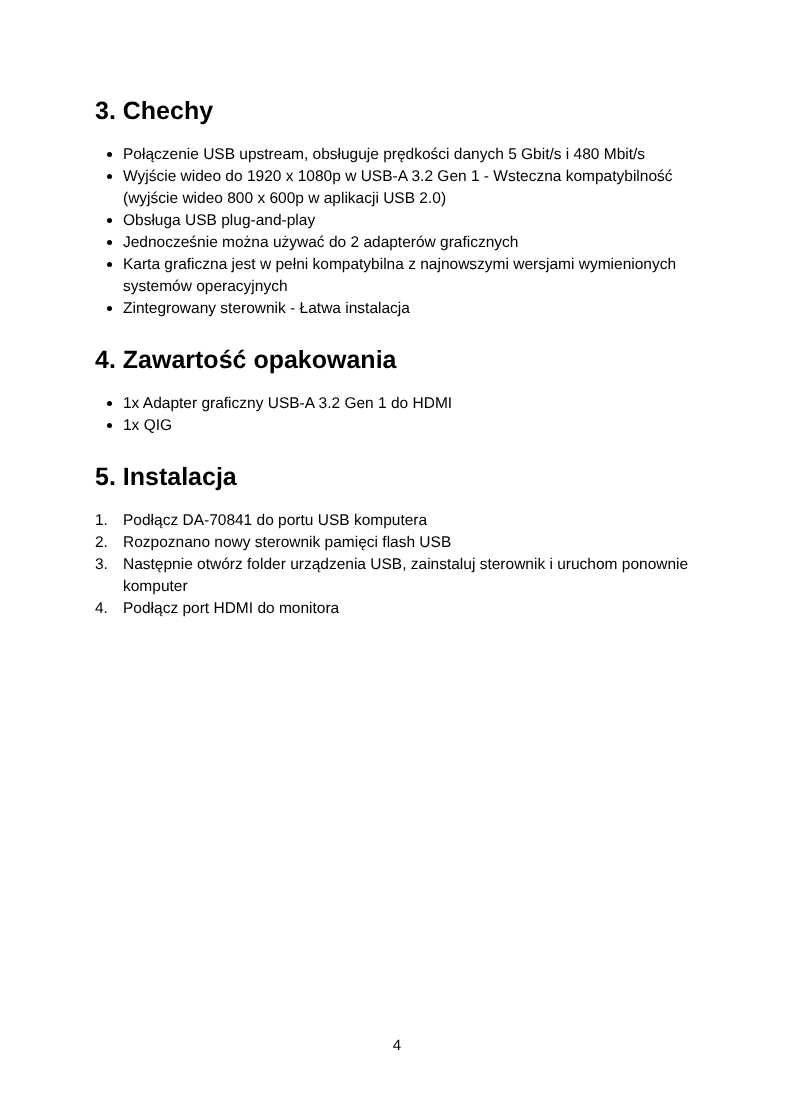3. Chechy
Połączenie USB upstream, obsługuje prędkości danych 5 Gbit/s i 480 Mbit/s
Wyjście wideo do 1920 x 1080p w USB-A 3.2 Gen 1 - Wsteczna kompatybilność (wyjście wideo 800 x 600p w aplikacji USB 2.0)
Obsługa USB plug-and-play
Jednocześnie można używać do 2 adapterów graficznych
Karta graficzna jest w pełni kompatybilna z najnowszymi wersjami wymienionych systemów operacyjnych
Zintegrowany sterownik - Łatwa instalacja
4. Zawartość opakowania
1x Adapter graficzny USB-A 3.2 Gen 1 do HDMI
1x QIG
5. Instalacja
1. Podłącz DA-70841 do portu USB komputera
2. Rozpoznano nowy sterownik pamięci flash USB
3. Następnie otwórz folder urządzenia USB, zainstaluj sterownik i uruchom ponownie komputer
4. Podłącz port HDMI do monitora
4